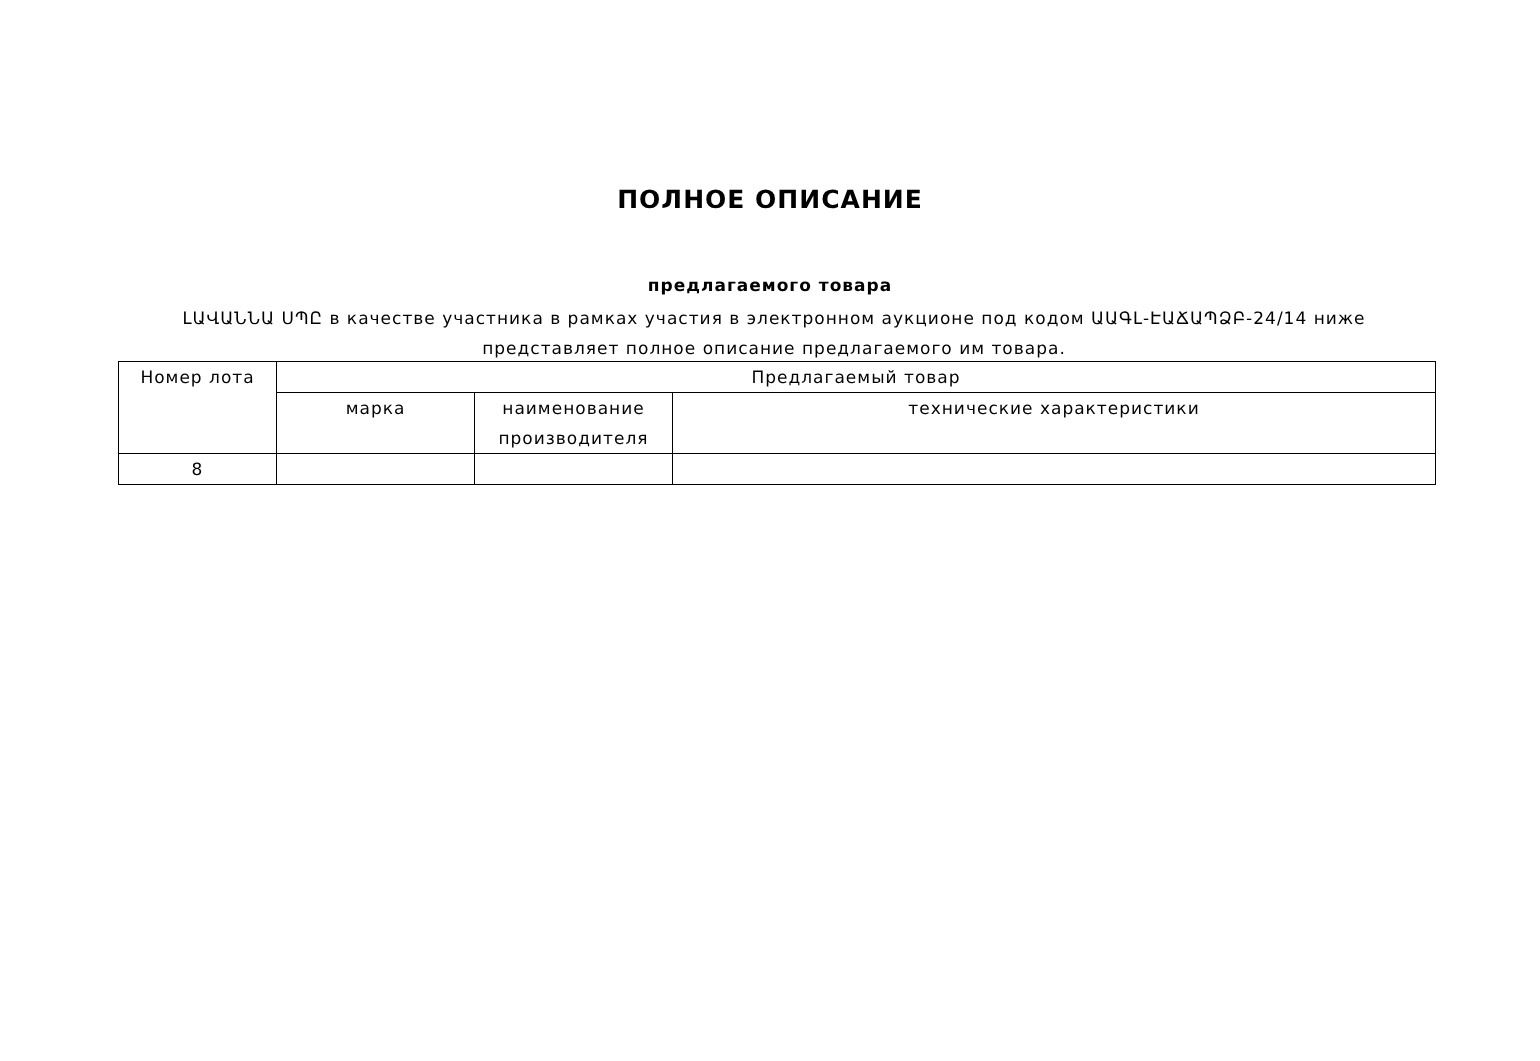ПОЛНОЕ ОПИСАНИЕ
предлагаемого товара
ԼԱՎԱՆՆԱ ՍՊԸ в качестве участника в рамках участия в электронном аукционе под кодом ԱԱԳԼ-ԷԱՃԱՊՁԲ-24/14 ниже представляет полное описание предлагаемого им товара.
| Номер лота | Предлагаемый товар | | |
| --- | --- | --- | --- |
| | марка | наименование производителя | технические характеристики |
| 8 | | | |